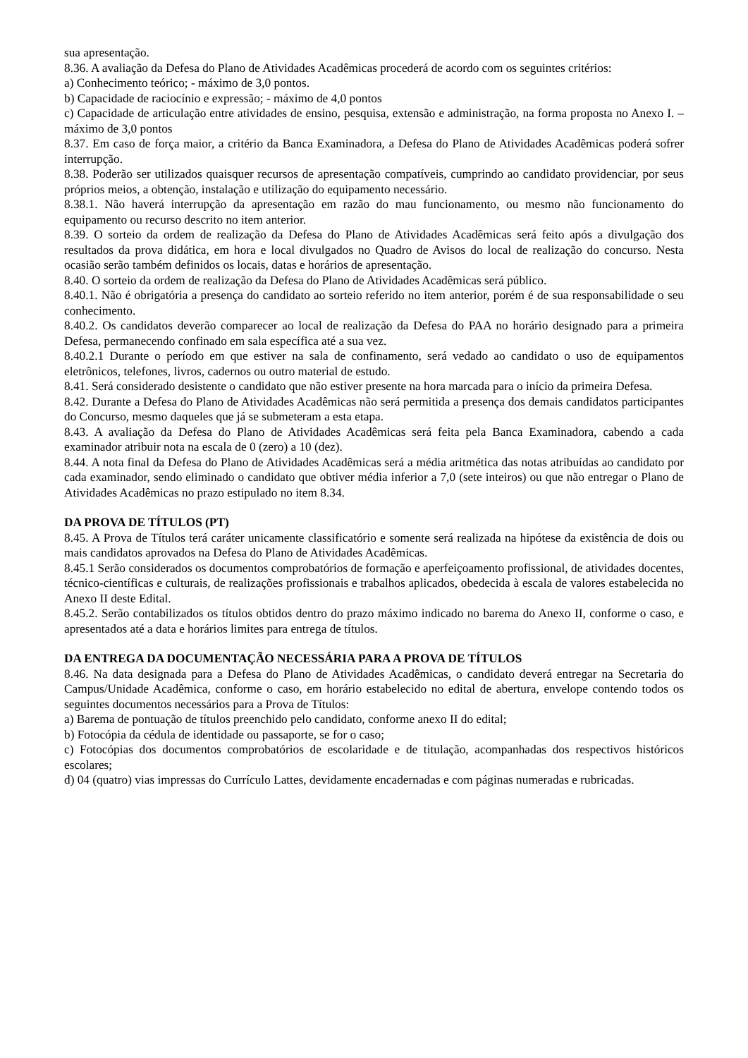sua apresentação.
8.36. A avaliação da Defesa do Plano de Atividades Acadêmicas procederá de acordo com os seguintes critérios:
a) Conhecimento teórico; - máximo de 3,0 pontos.
b) Capacidade de raciocínio e expressão; - máximo de 4,0 pontos
c) Capacidade de articulação entre atividades de ensino, pesquisa, extensão e administração, na forma proposta no Anexo I. – máximo de 3,0 pontos
8.37. Em caso de força maior, a critério da Banca Examinadora, a Defesa do Plano de Atividades Acadêmicas poderá sofrer interrupção.
8.38. Poderão ser utilizados quaisquer recursos de apresentação compatíveis, cumprindo ao candidato providenciar, por seus próprios meios, a obtenção, instalação e utilização do equipamento necessário.
8.38.1. Não haverá interrupção da apresentação em razão do mau funcionamento, ou mesmo não funcionamento do equipamento ou recurso descrito no item anterior.
8.39. O sorteio da ordem de realização da Defesa do Plano de Atividades Acadêmicas será feito após a divulgação dos resultados da prova didática, em hora e local divulgados no Quadro de Avisos do local de realização do concurso. Nesta ocasião serão também definidos os locais, datas e horários de apresentação.
8.40. O sorteio da ordem de realização da Defesa do Plano de Atividades Acadêmicas será público.
8.40.1. Não é obrigatória a presença do candidato ao sorteio referido no item anterior, porém é de sua responsabilidade o seu conhecimento.
8.40.2. Os candidatos deverão comparecer ao local de realização da Defesa do PAA no horário designado para a primeira Defesa, permanecendo confinado em sala específica até a sua vez.
8.40.2.1 Durante o período em que estiver na sala de confinamento, será vedado ao candidato o uso de equipamentos eletrônicos, telefones, livros, cadernos ou outro material de estudo.
8.41. Será considerado desistente o candidato que não estiver presente na hora marcada para o início da primeira Defesa.
8.42. Durante a Defesa do Plano de Atividades Acadêmicas não será permitida a presença dos demais candidatos participantes do Concurso, mesmo daqueles que já se submeteram a esta etapa.
8.43. A avaliação da Defesa do Plano de Atividades Acadêmicas será feita pela Banca Examinadora, cabendo a cada examinador atribuir nota na escala de 0 (zero) a 10 (dez).
8.44. A nota final da Defesa do Plano de Atividades Acadêmicas será a média aritmética das notas atribuídas ao candidato por cada examinador, sendo eliminado o candidato que obtiver média inferior a 7,0 (sete inteiros) ou que não entregar o Plano de Atividades Acadêmicas no prazo estipulado no item 8.34.
DA PROVA DE TÍTULOS (PT)
8.45. A Prova de Títulos terá caráter unicamente classificatório e somente será realizada na hipótese da existência de dois ou mais candidatos aprovados na Defesa do Plano de Atividades Acadêmicas.
8.45.1 Serão considerados os documentos comprobatórios de formação e aperfeiçoamento profissional, de atividades docentes, técnico-científicas e culturais, de realizações profissionais e trabalhos aplicados, obedecida à escala de valores estabelecida no Anexo II deste Edital.
8.45.2. Serão contabilizados os títulos obtidos dentro do prazo máximo indicado no barema do Anexo II, conforme o caso, e apresentados até a data e horários limites para entrega de títulos.
DA ENTREGA DA DOCUMENTAÇÃO NECESSÁRIA PARA A PROVA DE TÍTULOS
8.46. Na data designada para a Defesa do Plano de Atividades Acadêmicas, o candidato deverá entregar na Secretaria do Campus/Unidade Acadêmica, conforme o caso, em horário estabelecido no edital de abertura, envelope contendo todos os seguintes documentos necessários para a Prova de Títulos:
a) Barema de pontuação de títulos preenchido pelo candidato, conforme anexo II do edital;
b) Fotocópia da cédula de identidade ou passaporte, se for o caso;
c) Fotocópias dos documentos comprobatórios de escolaridade e de titulação, acompanhadas dos respectivos históricos escolares;
d) 04 (quatro) vias impressas do Currículo Lattes, devidamente encadernadas e com páginas numeradas e rubricadas.